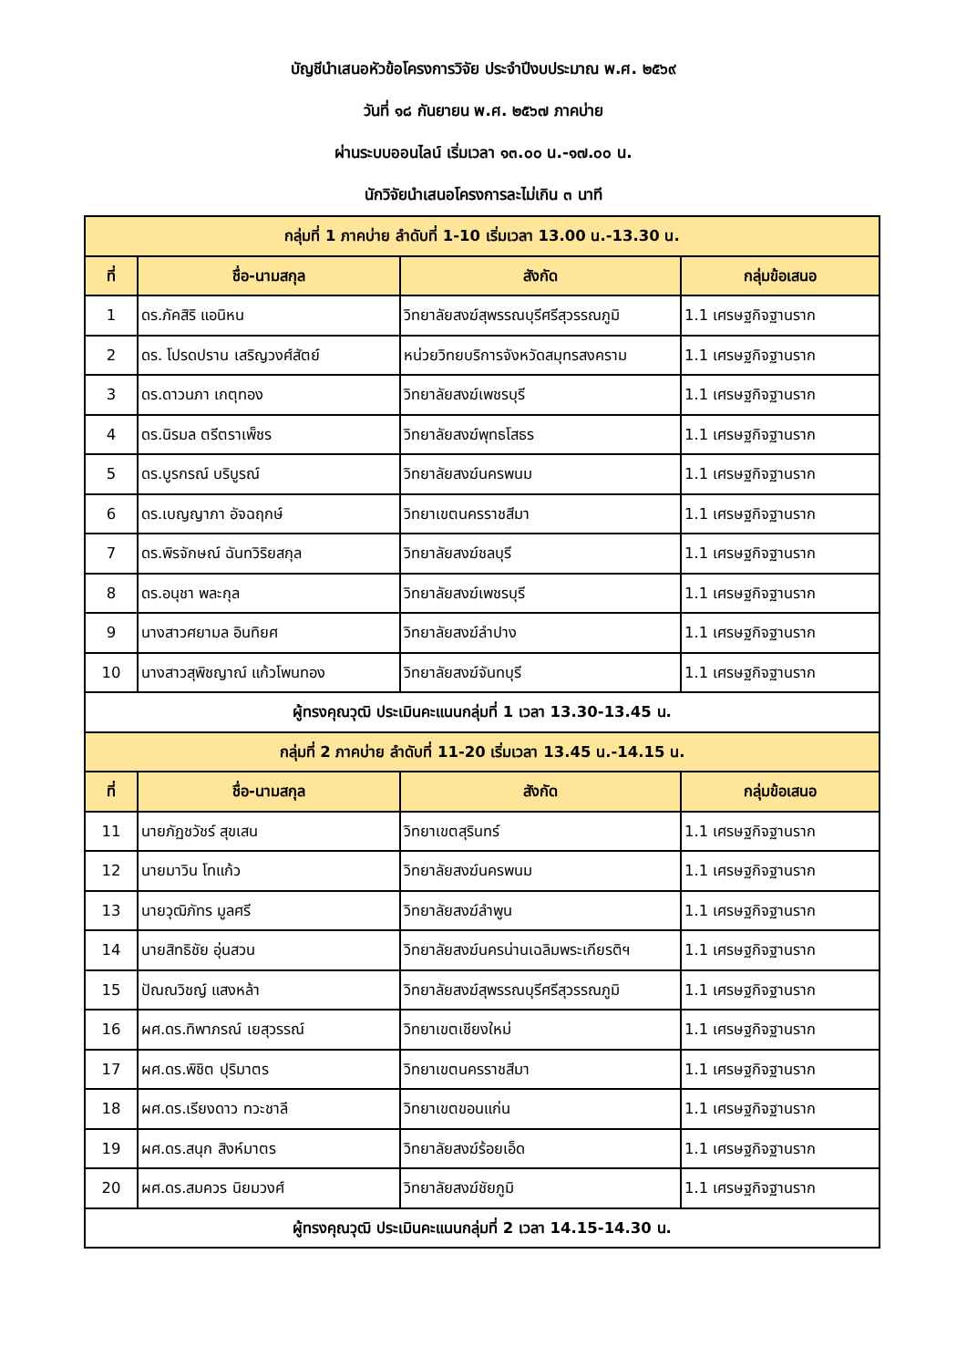บัญชีนำเสนอหัวข้อโครงการวิจัย ประจำปีงบประมาณ พ.ศ. ๒๕๖๙
วันที่ ๑๘ กันยายน พ.ศ. ๒๕๖๗ ภาคบ่าย
ผ่านระบบออนไลน์ เริ่มเวลา ๑๓.๐๐ น.-๑๗.๐๐ น.
นักวิจัยนำเสนอโครงการละไม่เกิน ๓ นาที
| กลุ่มที่ 1 ภาคบ่าย ลำดับที่ 1-10 เริ่มเวลา 13.00 น.-13.30 น. | | | |
| ที่ | ชื่อ-นามสกุล | สังกัด | กลุ่มข้อเสนอ |
| 1 | ดร.ภัคสิริ แอนิหน | วิทยาลัยสงฆ์สุพรรณบุรีศรีสุวรรณภูมิ | 1.1 เศรษฐกิจฐานราก |
| 2 | ดร. โปรดปราน เสริญวงศ์สัตย์ | หน่วยวิทยบริการจังหวัดสมุทรสงคราม | 1.1 เศรษฐกิจฐานราก |
| 3 | ดร.ดาวนภา เกตุทอง | วิทยาลัยสงฆ์เพชรบุรี | 1.1 เศรษฐกิจฐานราก |
| 4 | ดร.นิรมล ตรีตราเพ็ชร | วิทยาลัยสงฆ์พุทธโสธร | 1.1 เศรษฐกิจฐานราก |
| 5 | ดร.บูรกรณ์ บริบูรณ์ | วิทยาลัยสงฆ์นครพนม | 1.1 เศรษฐกิจฐานราก |
| 6 | ดร.เบญญาภา อัจฉฤกษ์ | วิทยาเขตนครราชสีมา | 1.1 เศรษฐกิจฐานราก |
| 7 | ดร.พิรจักษณ์ ฉันทวิริยสกุล | วิทยาลัยสงฆ์ชลบุรี | 1.1 เศรษฐกิจฐานราก |
| 8 | ดร.อนุชา พละกุล | วิทยาลัยสงฆ์เพชรบุรี | 1.1 เศรษฐกิจฐานราก |
| 9 | นางสาวศยามล อินทิยศ | วิทยาลัยสงฆ์ลำปาง | 1.1 เศรษฐกิจฐานราก |
| 10 | นางสาวสุพิชญาณ์ แก้วโพนทอง | วิทยาลัยสงฆ์จันทบุรี | 1.1 เศรษฐกิจฐานราก |
| ผู้ทรงคุณวุฒิ ประเมินคะแนนกลุ่มที่ 1 เวลา 13.30-13.45 น. | | | |
| กลุ่มที่ 2 ภาคบ่าย ลำดับที่ 11-20 เริ่มเวลา 13.45 น.-14.15 น. | | | |
| ที่ | ชื่อ-นามสกุล | สังกัด | กลุ่มข้อเสนอ |
| 11 | นายภัฏชวัชร์ สุขเสน | วิทยาเขตสุรินทร์ | 1.1 เศรษฐกิจฐานราก |
| 12 | นายมาวิน โทแก้ว | วิทยาลัยสงฆ์นครพนม | 1.1 เศรษฐกิจฐานราก |
| 13 | นายวุฒิภัทร มูลศรี | วิทยาลัยสงฆ์ลำพูน | 1.1 เศรษฐกิจฐานราก |
| 14 | นายสิทธิชัย อุ่นสวน | วิทยาลัยสงฆ์นครน่านเฉลิมพระเกียรติฯ | 1.1 เศรษฐกิจฐานราก |
| 15 | ปัณณวิชญ์ แสงหล้า | วิทยาลัยสงฆ์สุพรรณบุรีศรีสุวรรณภูมิ | 1.1 เศรษฐกิจฐานราก |
| 16 | ผศ.ดร.ทิพาภรณ์ เยสุวรรณ์ | วิทยาเขตเชียงใหม่ | 1.1 เศรษฐกิจฐานราก |
| 17 | ผศ.ดร.พิชิต ปุริมาตร | วิทยาเขตนครราชสีมา | 1.1 เศรษฐกิจฐานราก |
| 18 | ผศ.ดร.เรียงดาว ทวะชาลี | วิทยาเขตขอนแก่น | 1.1 เศรษฐกิจฐานราก |
| 19 | ผศ.ดร.สนุก สิงห์มาตร | วิทยาลัยสงฆ์ร้อยเอ็ด | 1.1 เศรษฐกิจฐานราก |
| 20 | ผศ.ดร.สมควร นิยมวงศ์ | วิทยาลัยสงฆ์ชัยภูมิ | 1.1 เศรษฐกิจฐานราก |
| ผู้ทรงคุณวุฒิ ประเมินคะแนนกลุ่มที่ 2 เวลา 14.15-14.30 น. | | | |